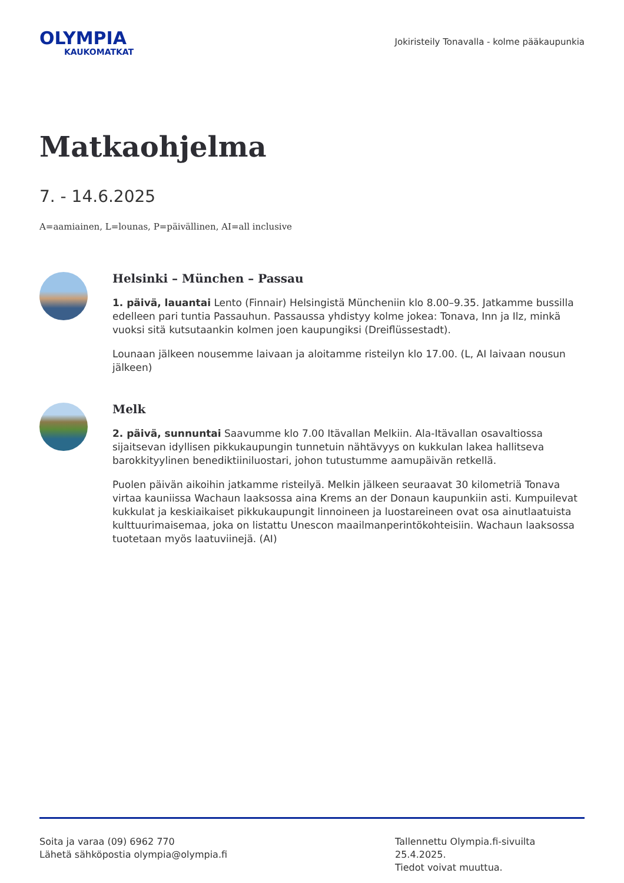OLYMPIA
KAUKOMATKAT
Jokiristeily Tonavalla - kolme pääkaupunkia
Matkaohjelma
7. - 14.6.2025
A=aamiainen, L=lounas, P=päivällinen, AI=all inclusive
Helsinki – München – Passau
1. päivä, lauantai Lento (Finnair) Helsingistä Müncheniin klo 8.00–9.35. Jatkamme bussilla edelleen pari tuntia Passauhun. Passaussa yhdistyy kolme jokea: Tonava, Inn ja Ilz, minkä vuoksi sitä kutsutaankin kolmen joen kaupungiksi (Dreiflüssestadt).
Lounaan jälkeen nousemme laivaan ja aloitamme risteilyn klo 17.00. (L, AI laivaan nousun jälkeen)
Melk
2. päivä, sunnuntai Saavumme klo 7.00 Itävallan Melkiin. Ala-Itävallan osavaltiossa sijaitsevan idyllisen pikkukaupungin tunnetuin nähtävyys on kukkulan lakea hallitseva barokkityylinen benediktiiniluostari, johon tutustumme aamupäivän retkellä.
Puolen päivän aikoihin jatkamme risteilyä. Melkin jälkeen seuraavat 30 kilometriä Tonava virtaa kauniissa Wachaun laaksossa aina Krems an der Donaun kaupunkiin asti. Kumpuilevat kukkulat ja keskiaikaiset pikkukaupungit linnoineen ja luostareineen ovat osa ainutlaatuista kulttuurimaisemaa, joka on listattu Unescon maailmanperintökohteisiin. Wachaun laaksossa tuotetaan myös laatuviinejä. (AI)
Soita ja varaa (09) 6962 770
Lähetä sähköpostia olympia@olympia.fi
Tallennettu Olympia.fi-sivuilta 25.4.2025.
Tiedot voivat muuttua.